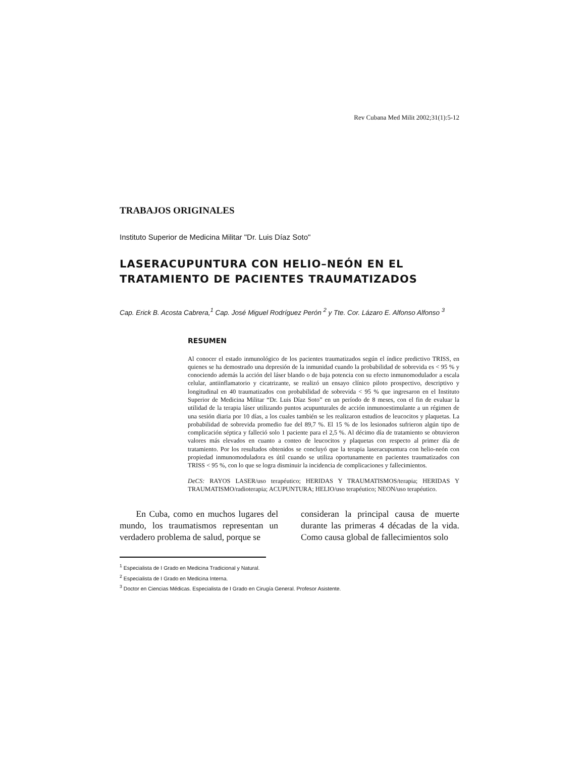Rev Cubana Med Milit 2002;31(1):5-12
TRABAJOS ORIGINALES
Instituto Superior de Medicina Militar "Dr. Luis Díaz Soto"
LASERACUPUNTURA CON HELIO–NEÓN EN EL TRATAMIENTO DE PACIENTES TRAUMATIZADOS
Cap. Erick B. Acosta Cabrera,<sup>1</sup> Cap. José Miguel Rodríguez Perón <sup>2</sup> y Tte. Cor. Lázaro E. Alfonso Alfonso <sup>3</sup>
RESUMEN
Al conocer el estado inmunológico de los pacientes traumatizados según el índice predictivo TRISS, en quienes se ha demostrado una depresión de la inmunidad cuando la probabilidad de sobrevida es < 95 % y conociendo además la acción del láser blando o de baja potencia con su efecto inmunomodulador a escala celular, antiinflamatorio y cicatrizante, se realizó un ensayo clínico piloto prospectivo, descriptivo y longitudinal en 40 traumatizados con probabilidad de sobrevida < 95 % que ingresaron en el Instituto Superior de Medicina Militar “Dr. Luis Díaz Soto” en un período de 8 meses, con el fin de evaluar la utilidad de la terapia láser utilizando puntos acupunturales de acción inmunoestimulante a un régimen de una sesión diaria por 10 días, a los cuales también se les realizaron estudios de leucocitos y plaquetas. La probabilidad de sobrevida promedio fue del 89,7 %. El 15 % de los lesionados sufrieron algún tipo de complicación séptica y falleció solo 1 paciente para el 2,5 %. Al décimo día de tratamiento se obtuvieron valores más elevados en cuanto a conteo de leucocitos y plaquetas con respecto al primer día de tratamiento. Por los resultados obtenidos se concluyó que la terapia laseracupuntura con helio-neón con propiedad inmunomoduladora es útil cuando se utiliza oportunamente en pacientes traumatizados con TRISS < 95 %, con lo que se logra disminuir la incidencia de complicaciones y fallecimientos.
DeCS: RAYOS LASER/uso terapéutico; HERIDAS Y TRAUMATISMOS/terapia; HERIDAS Y TRAUMATISMO/radioterapia; ACUPUNTURA; HELIO/uso terapéutico; NEON/uso terapéutico.
En Cuba, como en muchos lugares del mundo, los traumatismos representan un verdadero problema de salud, porque se
consideran la principal causa de muerte durante las primeras 4 décadas de la vida. Como causa global de fallecimientos solo
<sup>1</sup> Especialista de I Grado en Medicina Tradicional y Natural.
<sup>2</sup> Especialista de I Grado en Medicina Interna.
<sup>3</sup> Doctor en Ciencias Médicas. Especialista de I Grado en Cirugía General. Profesor Asistente.